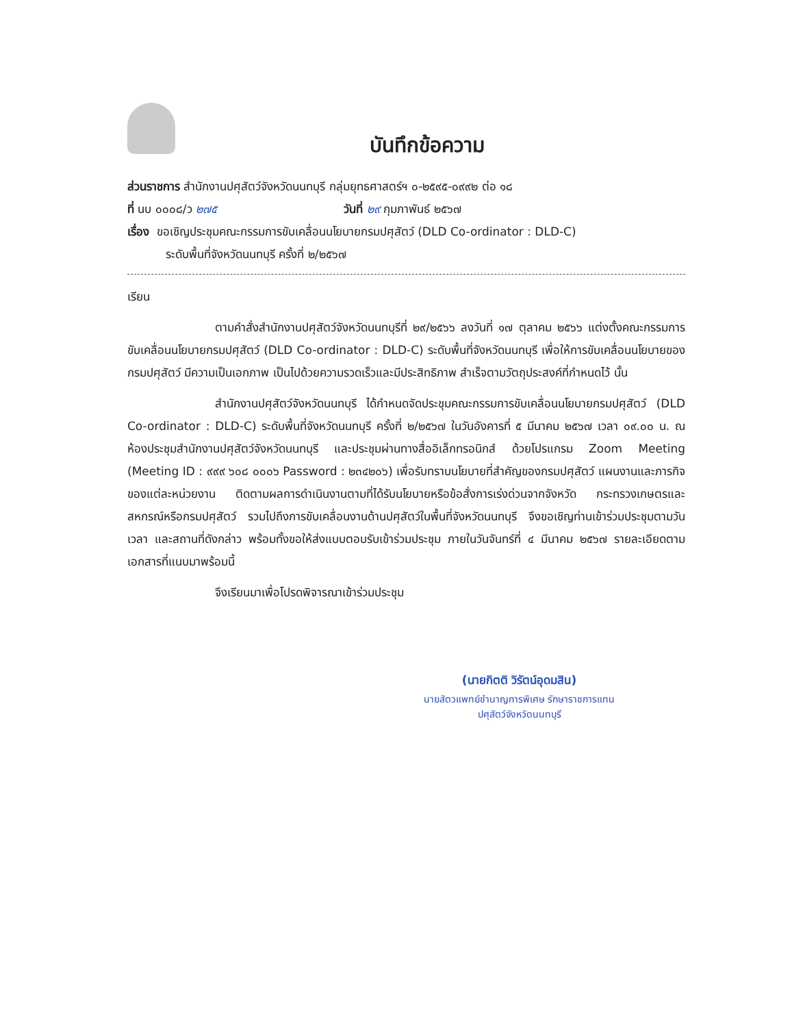บันทึกข้อความ
ส่วนราชการ สำนักงานปศุสัตว์จังหวัดนนทบุรี กลุ่มยุทธศาสตร์ฯ ๐-๒๕๙๕-๐๙๙๒ ต่อ ๑๘
ที่ นบ ๐๐๐๘/ว ๒๗๕ วันที่ ๒๙ กุมภาพันธ์ ๒๕๖๗
เรื่อง ขอเชิญประชุมคณะกรรมการขับเคลื่อนนโยบายกรมปศุสัตว์ (DLD Co-ordinator : DLD-C)
ระดับพื้นที่จังหวัดนนทบุรี ครั้งที่ ๒/๒๕๖๗
เรียน
ตามคำสั่งสำนักงานปศุสัตว์จังหวัดนนทบุรีที่ ๒๙/๒๕๖๖ ลงวันที่ ๑๗ ตุลาคม ๒๕๖๖ แต่งตั้งคณะกรรมการขับเคลื่อนนโยบายกรมปศุสัตว์ (DLD Co-ordinator : DLD-C) ระดับพื้นที่จังหวัดนนทบุรี เพื่อให้การขับเคลื่อนนโยบายของกรมปศุสัตว์ มีความเป็นเอกภาพ เป็นไปด้วยความรวดเร็วและมีประสิทธิภาพ สำเร็จตามวัตถุประสงค์ที่กำหนดไว้ นั้น
สำนักงานปศุสัตว์จังหวัดนนทบุรี ได้กำหนดจัดประชุมคณะกรรมการขับเคลื่อนนโยบายกรมปศุสัตว์ (DLD Co-ordinator : DLD-C) ระดับพื้นที่จังหวัดนนทบุรี ครั้งที่ ๒/๒๕๖๗ ในวันอังคารที่ ๕ มีนาคม ๒๕๖๗ เวลา ๐๙.๐๐ น. ณ ห้องประชุมสำนักงานปศุสัตว์จังหวัดนนทบุรี และประชุมผ่านทางสื่ออิเล็กทรอนิกส์ ด้วยโปรแกรม Zoom Meeting (Meeting ID : ๙๙๙ ๖๐๘ ๐๐๐๖ Password : ๒๓๔๒๐๖) เพื่อรับทราบนโยบายที่สำคัญของกรมปศุสัตว์ แผนงานและภารกิจของแต่ละหน่วยงาน ติดตามผลการดำเนินงานตามที่ได้รับนโยบายหรือข้อสั่งการเร่งด่วนจากจังหวัด กระทรวงเกษตรและสหกรณ์หรือกรมปศุสัตว์ รวมไปถึงการขับเคลื่อนงานด้านปศุสัตว์ในพื้นที่จังหวัดนนทบุรี จึงขอเชิญท่านเข้าร่วมประชุมตามวัน เวลา และสถานที่ดังกล่าว พร้อมทั้งขอให้ส่งแบบตอบรับเข้าร่วมประชุม ภายในวันจันทร์ที่ ๔ มีนาคม ๒๕๖๗ รายละเอียดตามเอกสารที่แนบมาพร้อมนี้
จึงเรียนมาเพื่อโปรดพิจารณาเข้าร่วมประชุม
(นายกิตติ วิรัตน์อุดมสิน)
นายสัตวแพทย์ชำนาญการพิเศษ รักษาราชการแทน
ปศุสัตว์จังหวัดนนทบุรี